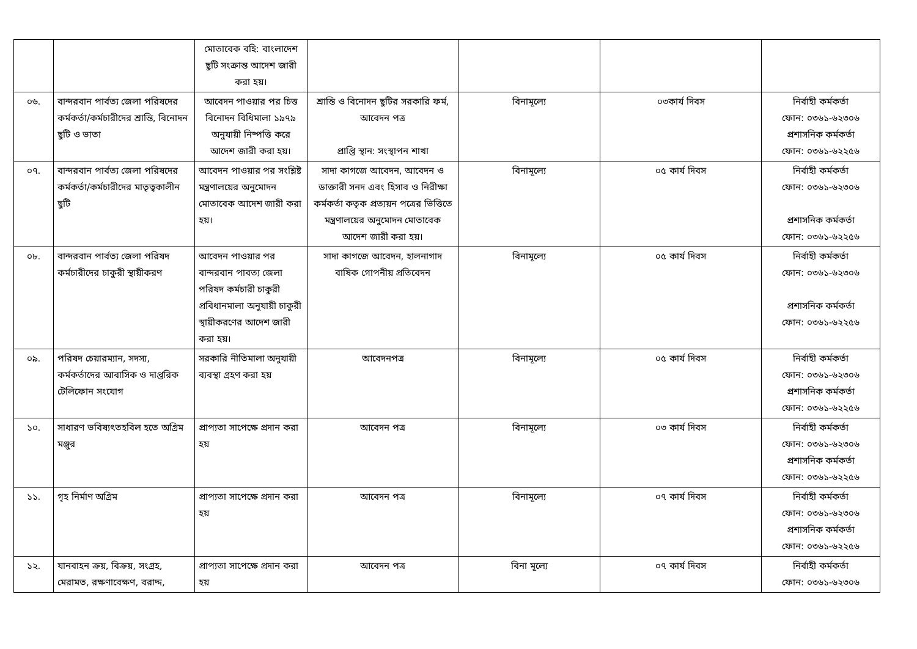| | | মোতাবেক বহি: বাংলাদেশ ছুটি সংক্রান্ত আদেশ জারী করা হয়। | | | | |
| ০৬. | বান্দরবান পার্বত্য জেলা পরিষদের কর্মকর্তা/কর্মচারীদের শ্রান্তি, বিনোদন ছুটি ও ভাতা | আবেদন পাওয়ার পর চিত্ত বিনোদন বিধিমালা ১৯৭৯ অনুযায়ী নিষ্পত্তি করে আদেশ জারী করা হয়। | শ্রান্তি ও বিনোদন ছুটির সরকারি ফর্ম, আবেদন পত্র প্রাপ্তি স্থান: সংস্থাপন শাখা | বিনামূল্যে | ০৩কার্য দিবস | নির্বাহী কর্মকর্তা ফোন: ০৩৬১-৬২৩০৬ প্রশাসনিক কর্মকর্তা ফোন: ০৩৬১-৬২২৫৬ |
| ০৭. | বান্দরবান পার্বত্য জেলা পরিষদের কর্মকর্তা/কর্মচারীদের মাতৃত্বকালীন ছুটি | আবেদন পাওয়ার পর সংশ্লিষ্ট মন্ত্রণালয়ের অনুমোদন মোতাবেক আদেশ জারী করা হয়। | সাদা কাগজে আবেদন, আবেদন ও ডাক্তারী সনদ এবং হিসাব ও নিরীক্ষা কর্মকর্তা কতৃক প্রত্যয়ন পত্রের ভিত্তিতে মন্ত্রণালয়ের অনুমোদন মোতাবেক আদেশ জারী করা হয়। | বিনামূল্যে | ০৫ কার্য দিবস | নির্বাহী কর্মকর্তা ফোন: ০৩৬১-৬২৩০৬ প্রশাসনিক কর্মকর্তা ফোন: ০৩৬১-৬২২৫৬ |
| ০৮. | বান্দরবান পার্বত্য জেলা পরিষদ কর্মচারীদের চাকুরী স্থায়ীকরণ | আবেদন পাওয়ার পর বান্দরবান পাবত্য জেলা পরিষদ কর্মচারী চাকুরী প্রবিধানমালা অনুযায়ী চাকুরী স্থায়ীকরণের আদেশ জারী করা হয়। | সাদা কাগজে আবেদন, হালনাগাদ বাষিক গোপনীয় প্রতিবেদন | বিনামূল্যে | ০৫ কার্য দিবস | নির্বাহী কর্মকর্তা ফোন: ০৩৬১-৬২৩০৬ প্রশাসনিক কর্মকর্তা ফোন: ০৩৬১-৬২২৫৬ |
| ০৯. | পরিষদ চেয়ারম্যান, সদস্য, কর্মকর্তাদের আবাসিক ও দাপ্তরিক টেলিফোন সংযোগ | সরকারি নীতিমালা অনুযায়ী ব্যবস্থা গ্রহণ করা হয় | আবেদনপত্র | বিনামূল্যে | ০৫ কার্য দিবস | নির্বাহী কর্মকর্তা ফোন: ০৩৬১-৬২৩০৬ প্রশাসনিক কর্মকর্তা ফোন: ০৩৬১-৬২২৫৬ |
| ১০. | সাধারণ ভবিষ্যৎতহবিল হতে অগ্রিম মঞ্জুর | প্রাপ্যতা সাপেক্ষে প্রদান করা হয় | আবেদন পত্র | বিনামূল্যে | ০৩ কার্য দিবস | নির্বাহী কর্মকর্তা ফোন: ০৩৬১-৬২৩০৬ প্রশাসনিক কর্মকর্তা ফোন: ০৩৬১-৬২২৫৬ |
| ১১. | গৃহ নির্মাণ অগ্রিম | প্রাপ্যতা সাপেক্ষে প্রদান করা হয় | আবেদন পত্র | বিনামূল্যে | ০৭ কার্য দিবস | নির্বাহী কর্মকর্তা ফোন: ০৩৬১-৬২৩০৬ প্রশাসনিক কর্মকর্তা ফোন: ০৩৬১-৬২২৫৬ |
| ১২. | যানবাহন ক্রয়, বিক্রয়, সংগ্রহ, মেরামত, রক্ষণাবেক্ষণ, বরাদ্দ, | প্রাপ্যতা সাপেক্ষে প্রদান করা হয় | আবেদন পত্র | বিনা মূল্যে | ০৭ কার্য দিবস | নির্বাহী কর্মকর্তা ফোন: ০৩৬১-৬২৩০৬ |